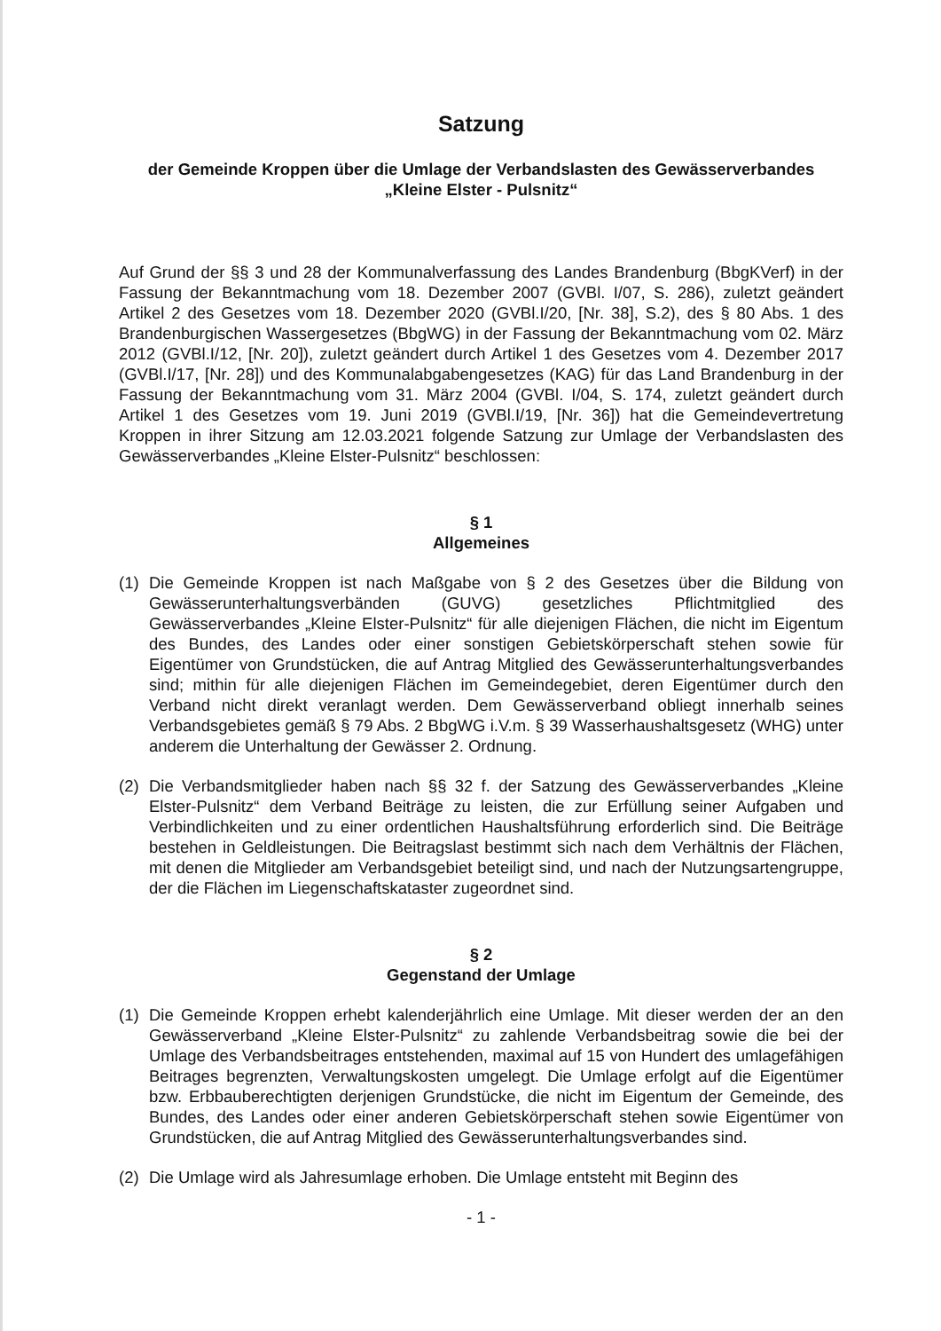Satzung
der Gemeinde Kroppen über die Umlage der Verbandslasten des Gewässerverbandes
„Kleine Elster - Pulsnitz“
Auf Grund der §§ 3 und 28 der Kommunalverfassung des Landes Brandenburg (BbgKVerf) in der Fassung der Bekanntmachung vom 18. Dezember 2007 (GVBl. I/07, S. 286), zuletzt geändert Artikel 2 des Gesetzes vom 18. Dezember 2020 (GVBl.I/20, [Nr. 38], S.2), des § 80 Abs. 1 des Brandenburgischen Wassergesetzes (BbgWG) in der Fassung der Bekanntmachung vom 02. März 2012 (GVBl.I/12, [Nr. 20]), zuletzt geändert durch Artikel 1 des Gesetzes vom 4. Dezember 2017 (GVBl.I/17, [Nr. 28]) und des Kommunalabgabengesetzes (KAG) für das Land Brandenburg in der Fassung der Bekanntmachung vom 31. März 2004 (GVBl. I/04, S. 174, zuletzt geändert durch Artikel 1 des Gesetzes vom 19. Juni 2019 (GVBl.I/19, [Nr. 36]) hat die Gemeindevertretung Kroppen in ihrer Sitzung am 12.03.2021 folgende Satzung zur Umlage der Verbandslasten des Gewässerverbandes „Kleine Elster-Pulsnitz“ beschlossen:
§ 1
Allgemeines
(1) Die Gemeinde Kroppen ist nach Maßgabe von § 2 des Gesetzes über die Bildung von Gewässerunterhaltungsverbänden (GUVG) gesetzliches Pflichtmitglied des Gewässerverbandes „Kleine Elster-Pulsnitz“ für alle diejenigen Flächen, die nicht im Eigentum des Bundes, des Landes oder einer sonstigen Gebietskörperschaft stehen sowie für Eigentümer von Grundstücken, die auf Antrag Mitglied des Gewässerunterhaltungsverbandes sind; mithin für alle diejenigen Flächen im Gemeindegebiet, deren Eigentümer durch den Verband nicht direkt veranlagt werden. Dem Gewässerverband obliegt innerhalb seines Verbandsgebietes gemäß § 79 Abs. 2 BbgWG i.V.m. § 39 Wasserhaushaltsgesetz (WHG) unter anderem die Unterhaltung der Gewässer 2. Ordnung.
(2) Die Verbandsmitglieder haben nach §§ 32 f. der Satzung des Gewässerverbandes „Kleine Elster-Pulsnitz“ dem Verband Beiträge zu leisten, die zur Erfüllung seiner Aufgaben und Verbindlichkeiten und zu einer ordentlichen Haushaltsführung erforderlich sind. Die Beiträge bestehen in Geldleistungen. Die Beitragslast bestimmt sich nach dem Verhältnis der Flächen, mit denen die Mitglieder am Verbandsgebiet beteiligt sind, und nach der Nutzungsartengruppe, der die Flächen im Liegenschaftskataster zugeordnet sind.
§ 2
Gegenstand der Umlage
(1) Die Gemeinde Kroppen erhebt kalenderjährlich eine Umlage. Mit dieser werden der an den Gewässerverband „Kleine Elster-Pulsnitz“ zu zahlende Verbandsbeitrag sowie die bei der Umlage des Verbandsbeitrages entstehenden, maximal auf 15 von Hundert des umlagefähigen Beitrages begrenzten, Verwaltungskosten umgelegt. Die Umlage erfolgt auf die Eigentümer bzw. Erbbauberechtigten derjenigen Grundstücke, die nicht im Eigentum der Gemeinde, des Bundes, des Landes oder einer anderen Gebietskörperschaft stehen sowie Eigentümer von Grundstücken, die auf Antrag Mitglied des Gewässerunterhaltungsverbandes sind.
(2) Die Umlage wird als Jahresumlage erhoben. Die Umlage entsteht mit Beginn des
- 1 -